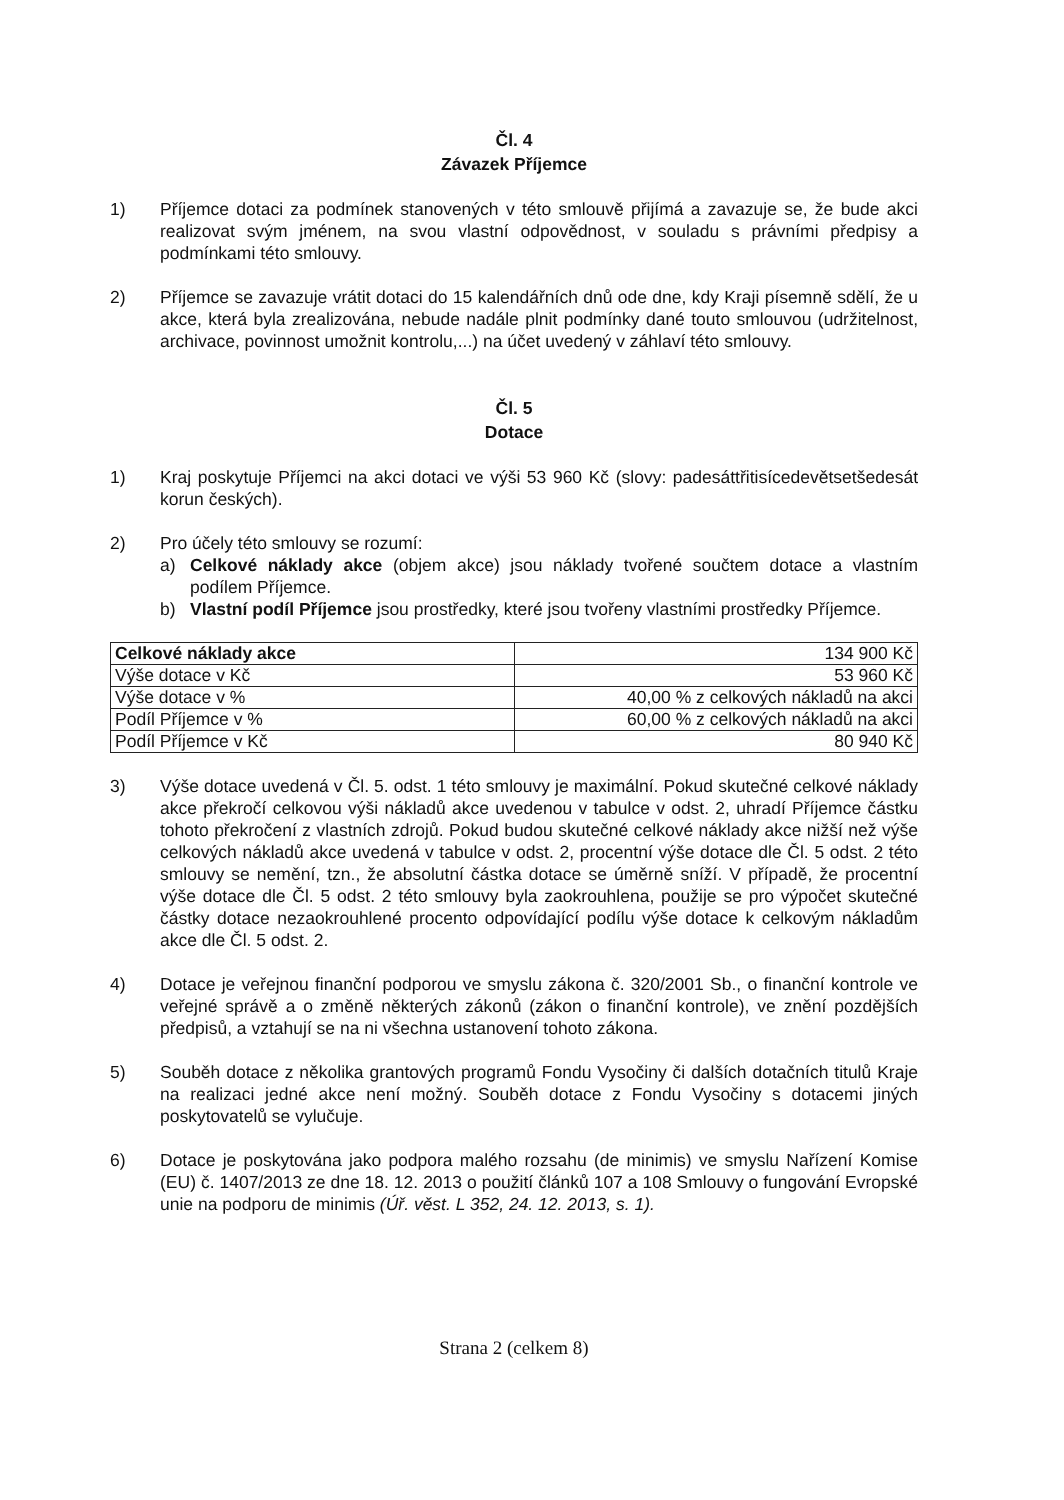Čl. 4
Závazek Příjemce
1) Příjemce dotaci za podmínek stanovených v této smlouvě přijímá a zavazuje se, že bude akci realizovat svým jménem, na svou vlastní odpovědnost, v souladu s právními předpisy a podmínkami této smlouvy.
2) Příjemce se zavazuje vrátit dotaci do 15 kalendářních dnů ode dne, kdy Kraji písemně sdělí, že u akce, která byla zrealizována, nebude nadále plnit podmínky dané touto smlouvou (udržitelnost, archivace, povinnost umožnit kontrolu,...) na účet uvedený v záhlaví této smlouvy.
Čl. 5
Dotace
1) Kraj poskytuje Příjemci na akci dotaci ve výši 53 960 Kč (slovy: padesáttřitisícedevětsetšedesát korun českých).
2) Pro účely této smlouvy se rozumí:
a) Celkové náklady akce (objem akce) jsou náklady tvořené součtem dotace a vlastním podílem Příjemce.
b) Vlastní podíl Příjemce jsou prostředky, které jsou tvořeny vlastními prostředky Příjemce.
| Celkové náklady akce | 134 900 Kč |
| Výše dotace v Kč | 53 960 Kč |
| Výše dotace v % | 40,00 % z celkových nákladů na akci |
| Podíl Příjemce v % | 60,00 % z celkových nákladů na akci |
| Podíl Příjemce v Kč | 80 940 Kč |
3) Výše dotace uvedená v Čl. 5. odst. 1 této smlouvy je maximální. Pokud skutečné celkové náklady akce překročí celkovou výši nákladů akce uvedenou v tabulce v odst. 2, uhradí Příjemce částku tohoto překročení z vlastních zdrojů. Pokud budou skutečné celkové náklady akce nižší než výše celkových nákladů akce uvedená v tabulce v odst. 2, procentní výše dotace dle Čl. 5 odst. 2 této smlouvy se nemění, tzn., že absolutní částka dotace se úměrně sníží. V případě, že procentní výše dotace dle Čl. 5 odst. 2 této smlouvy byla zaokrouhlena, použije se pro výpočet skutečné částky dotace nezaokrouhlené procento odpovídající podílu výše dotace k celkovým nákladům akce dle Čl. 5 odst. 2.
4) Dotace je veřejnou finanční podporou ve smyslu zákona č. 320/2001 Sb., o finanční kontrole ve veřejné správě a o změně některých zákonů (zákon o finanční kontrole), ve znění pozdějších předpisů, a vztahují se na ni všechna ustanovení tohoto zákona.
5) Souběh dotace z několika grantových programů Fondu Vysočiny či dalších dotačních titulů Kraje na realizaci jedné akce není možný. Souběh dotace z Fondu Vysočiny s dotacemi jiných poskytovatelů se vylučuje.
6) Dotace je poskytována jako podpora malého rozsahu (de minimis) ve smyslu Nařízení Komise (EU) č. 1407/2013 ze dne 18. 12. 2013 o použití článků 107 a 108 Smlouvy o fungování Evropské unie na podporu de minimis (Úř. věst. L 352, 24. 12. 2013, s. 1).
Strana 2 (celkem 8)